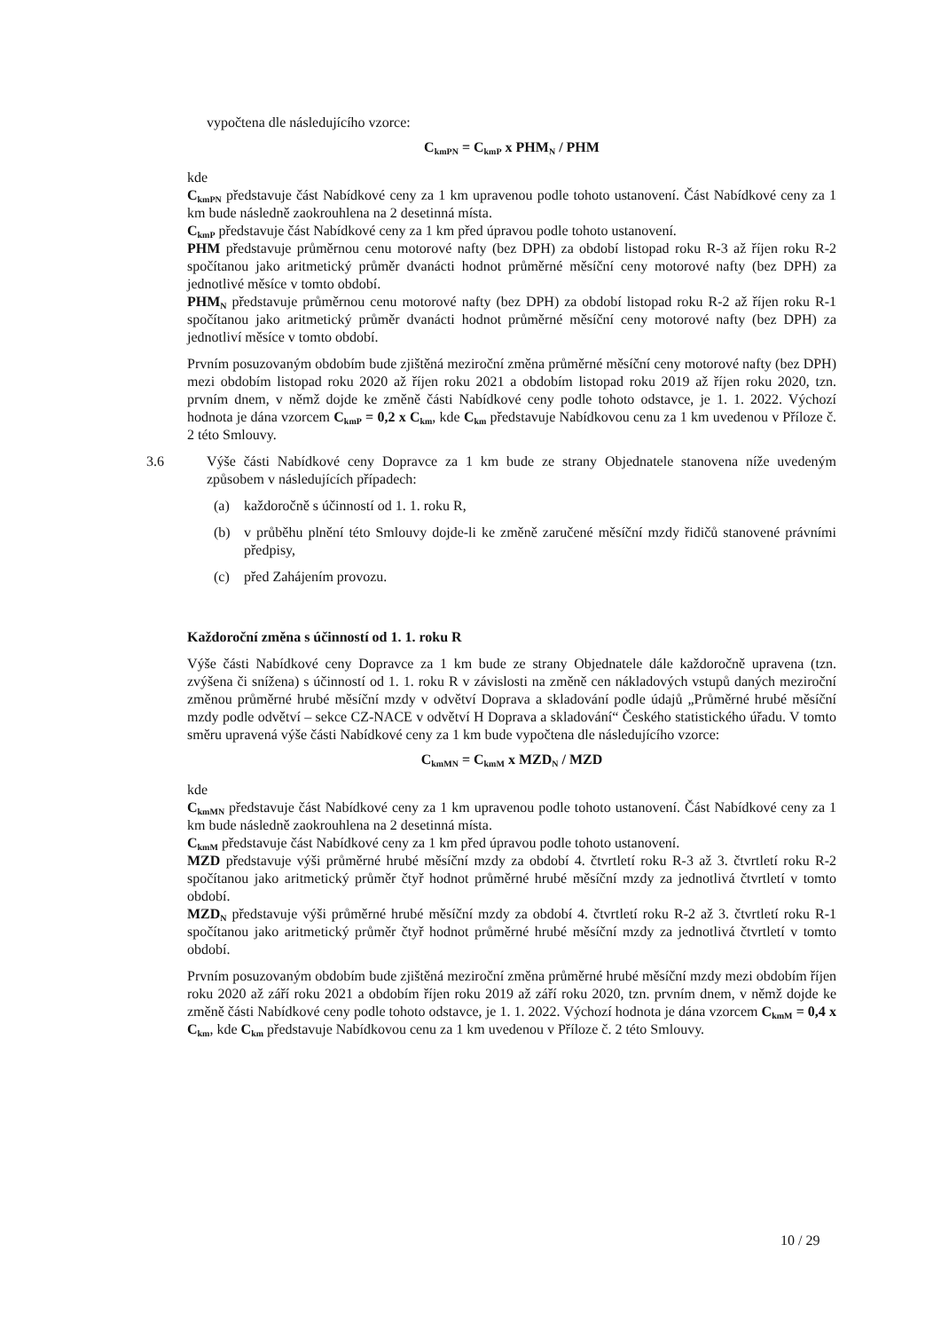vypočtena dle následujícího vzorce:
C<sub>kmPN</sub> = C<sub>kmP</sub> x PHM<sub>N</sub> / PHM
kde
C<sub>kmPN</sub> představuje část Nabídkové ceny za 1 km upravenou podle tohoto ustanovení. Část Nabídkové ceny za 1 km bude následně zaokrouhlena na 2 desetinná místa.
C<sub>kmP</sub> představuje část Nabídkové ceny za 1 km před úpravou podle tohoto ustanovení.
PHM představuje průměrnou cenu motorové nafty (bez DPH) za období listopad roku R-3 až říjen roku R-2 spočítanou jako aritmetický průměr dvanácti hodnot průměrné měsíční ceny motorové nafty (bez DPH) za jednotlivé měsíce v tomto období.
PHM<sub>N</sub> představuje průměrnou cenu motorové nafty (bez DPH) za období listopad roku R-2 až říjen roku R-1 spočítanou jako aritmetický průměr dvanácti hodnot průměrné měsíční ceny motorové nafty (bez DPH) za jednotliví měsíce v tomto období.
Prvním posuzovaným obdobím bude zjištěná meziroční změna průměrné měsíční ceny motorové nafty (bez DPH) mezi obdobím listopad roku 2020 až říjen roku 2021 a obdobím listopad roku 2019 až říjen roku 2020, tzn. prvním dnem, v němž dojde ke změně části Nabídkové ceny podle tohoto odstavce, je 1. 1. 2022. Výchozí hodnota je dána vzorcem C<sub>kmP</sub> = 0,2 x C<sub>km</sub>, kde C<sub>km</sub> představuje Nabídkovou cenu za 1 km uvedenou v Příloze č. 2 této Smlouvy.
3.6 Výše části Nabídkové ceny Dopravce za 1 km bude ze strany Objednatele stanovena níže uvedeným způsobem v následujících případech:
(a) každoročně s účinností od 1. 1. roku R,
(b) v průběhu plnění této Smlouvy dojde-li ke změně zaručené měsíční mzdy řidičů stanovené právními předpisy,
(c) před Zahájením provozu.
Každoroční změna s účinností od 1. 1. roku R
Výše části Nabídkové ceny Dopravce za 1 km bude ze strany Objednatele dále každoročně upravena (tzn. zvýšena či snížena) s účinností od 1. 1. roku R v závislosti na změně cen nákladových vstupů daných meziroční změnou průměrné hrubé měsíční mzdy v odvětví Doprava a skladování podle údajů „Průměrné hrubé měsíční mzdy podle odvětví – sekce CZ-NACE v odvětví H Doprava a skladování“ Českého statistického úřadu. V tomto směru upravená výše části Nabídkové ceny za 1 km bude vypočtena dle následujícího vzorce:
C<sub>kmMN</sub> = C<sub>kmM</sub> x MZD<sub>N</sub> / MZD
kde
C<sub>kmMN</sub> představuje část Nabídkové ceny za 1 km upravenou podle tohoto ustanovení. Část Nabídkové ceny za 1 km bude následně zaokrouhlena na 2 desetinná místa.
C<sub>kmM</sub> představuje část Nabídkové ceny za 1 km před úpravou podle tohoto ustanovení.
MZD představuje výši průměrné hrubé měsíční mzdy za období 4. čtvrtletí roku R-3 až 3. čtvrtletí roku R-2 spočítanou jako aritmetický průměr čtyř hodnot průměrné hrubé měsíční mzdy za jednotlivá čtvrtletí v tomto období.
MZD<sub>N</sub> představuje výši průměrné hrubé měsíční mzdy za období 4. čtvrtletí roku R-2 až 3. čtvrtletí roku R-1 spočítanou jako aritmetický průměr čtyř hodnot průměrné hrubé měsíční mzdy za jednotlivá čtvrtletí v tomto období.
Prvním posuzovaným obdobím bude zjištěná meziroční změna průměrné hrubé měsíční mzdy mezi obdobím říjen roku 2020 až září roku 2021 a obdobím říjen roku 2019 až září roku 2020, tzn. prvním dnem, v němž dojde ke změně části Nabídkové ceny podle tohoto odstavce, je 1. 1. 2022. Výchozí hodnota je dána vzorcem C<sub>kmM</sub> = 0,4 x C<sub>km</sub>, kde C<sub>km</sub> představuje Nabídkovou cenu za 1 km uvedenou v Příloze č. 2 této Smlouvy.
10 / 29